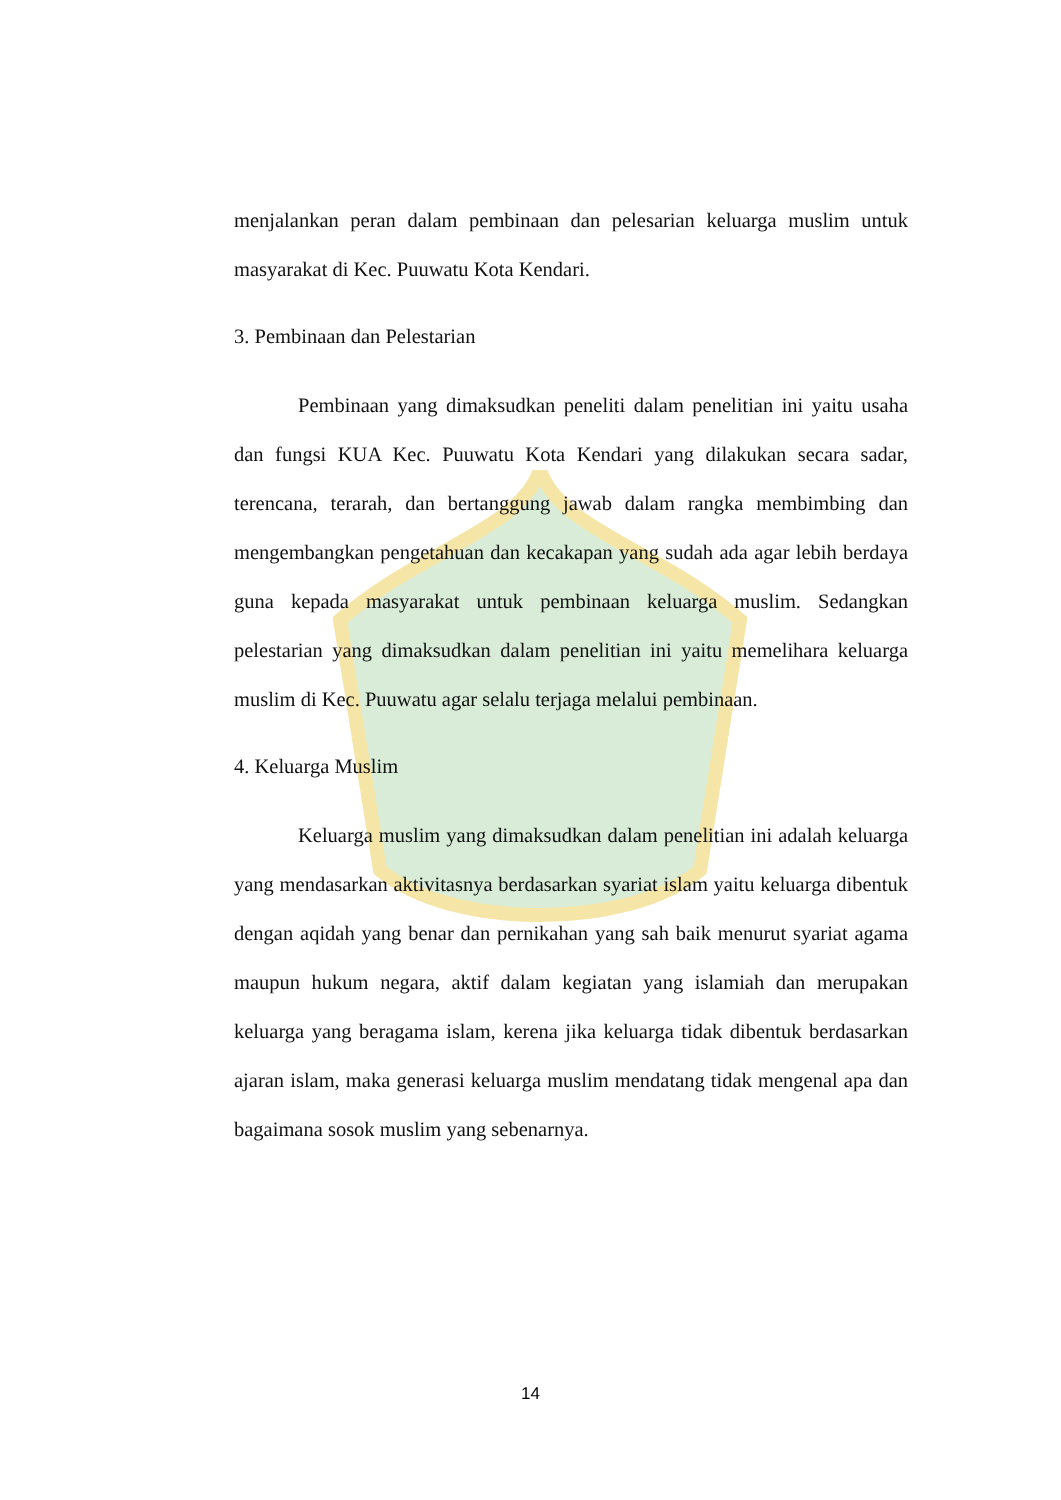menjalankan peran dalam pembinaan dan pelesarian keluarga muslim untuk masyarakat di Kec. Puuwatu Kota Kendari.
3. Pembinaan dan Pelestarian
Pembinaan yang dimaksudkan peneliti dalam penelitian ini yaitu usaha dan fungsi KUA Kec. Puuwatu Kota Kendari yang dilakukan secara sadar, terencana, terarah, dan bertanggung jawab dalam rangka membimbing dan mengembangkan pengetahuan dan kecakapan yang sudah ada agar lebih berdaya guna kepada masyarakat untuk pembinaan keluarga muslim. Sedangkan pelestarian yang dimaksudkan dalam penelitian ini yaitu memelihara keluarga muslim di Kec. Puuwatu agar selalu terjaga melalui pembinaan.
4. Keluarga Muslim
Keluarga muslim yang dimaksudkan dalam penelitian ini adalah keluarga yang mendasarkan aktivitasnya berdasarkan syariat islam yaitu keluarga dibentuk dengan aqidah yang benar dan pernikahan yang sah baik menurut syariat agama maupun hukum negara, aktif dalam kegiatan yang islamiah dan merupakan keluarga yang beragama islam, kerena jika keluarga tidak dibentuk berdasarkan ajaran islam, maka generasi keluarga muslim mendatang tidak mengenal apa dan bagaimana sosok muslim yang sebenarnya.
14